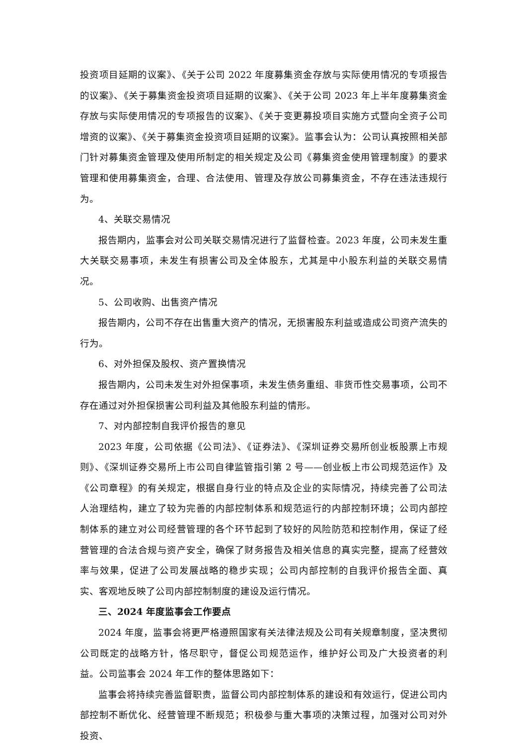投资项目延期的议案》、《关于公司 2022 年度募集资金存放与实际使用情况的专项报告的议案》、《关于募集资金投资项目延期的议案》、《关于公司 2023 年上半年度募集资金存放与实际使用情况的专项报告的议案》、《关于变更募投项目实施方式暨向全资子公司增资的议案》、《关于募集资金投资项目延期的议案》。监事会认为：公司认真按照相关部门针对募集资金管理及使用所制定的相关规定及公司《募集资金使用管理制度》的要求管理和使用募集资金，合理、合法使用、管理及存放公司募集资金，不存在违法违规行为。
4、关联交易情况
报告期内，监事会对公司关联交易情况进行了监督检查。2023 年度，公司未发生重大关联交易事项，未发生有损害公司及全体股东，尤其是中小股东利益的关联交易情况。
5、公司收购、出售资产情况
报告期内，公司不存在出售重大资产的情况，无损害股东利益或造成公司资产流失的行为。
6、对外担保及股权、资产置换情况
报告期内，公司未发生对外担保事项，未发生债务重组、非货币性交易事项，公司不存在通过对外担保损害公司利益及其他股东利益的情形。
7、对内部控制自我评价报告的意见
2023 年度，公司依据《公司法》、《证券法》、《深圳证券交易所创业板股票上市规则》、《深圳证券交易所上市公司自律监管指引第 2 号——创业板上市公司规范运作》及《公司章程》的有关规定，根据自身行业的特点及企业的实际情况，持续完善了公司法人治理结构，建立了较为完善的内部控制体系和规范运行的内部控制环境；公司内部控制体系的建立对公司经营管理的各个环节起到了较好的风险防范和控制作用，保证了经营管理的合法合规与资产安全，确保了财务报告及相关信息的真实完整，提高了经营效率与效果，促进了公司发展战略的稳步实现；公司内部控制的自我评价报告全面、真实、客观地反映了公司内部控制制度的建设及运行情况。
三、2024 年度监事会工作要点
2024 年度，监事会将更严格遵照国家有关法律法规及公司有关规章制度，坚决贯彻公司既定的战略方针，恪尽职守，督促公司规范运作，维护好公司及广大投资者的利益。公司监事会 2024 年工作的整体思路如下：
监事会将持续完善监督职责，监督公司内部控制体系的建设和有效运行，促进公司内部控制不断优化、经营管理不断规范；积极参与重大事项的决策过程，加强对公司对外投资、